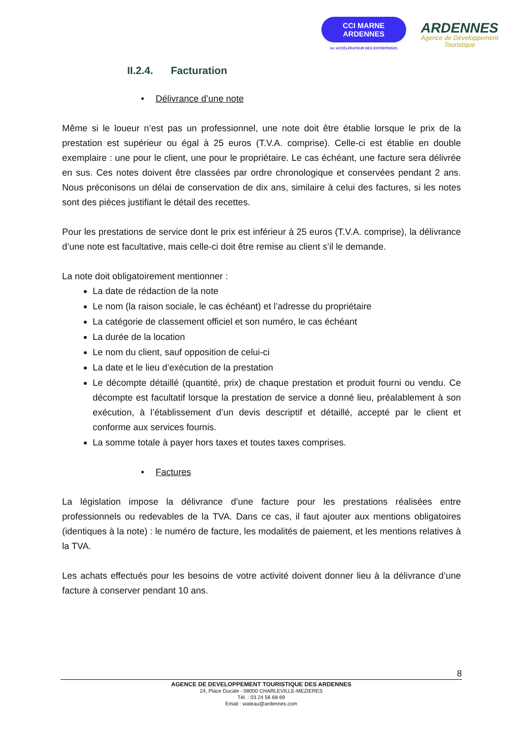CCI MARNE
ARDENNES
1er ACCÉLÉRATEUR DES ENTREPRISES
ARDENNES
Agence de Développement
Touristique
II.2.4. Facturation
• Délivrance d’une note
Même si le loueur n’est pas un professionnel, une note doit être établie lorsque le prix de la prestation est supérieur ou égal à 25 euros (T.V.A. comprise). Celle-ci est établie en double exemplaire : une pour le client, une pour le propriétaire. Le cas échéant, une facture sera délivrée en sus. Ces notes doivent être classées par ordre chronologique et conservées pendant 2 ans. Nous préconisons un délai de conservation de dix ans, similaire à celui des factures, si les notes sont des pièces justifiant le détail des recettes.
Pour les prestations de service dont le prix est inférieur à 25 euros (T.V.A. comprise), la délivrance d’une note est facultative, mais celle-ci doit être remise au client s’il le demande.
La note doit obligatoirement mentionner :
La date de rédaction de la note
Le nom (la raison sociale, le cas échéant) et l’adresse du propriétaire
La catégorie de classement officiel et son numéro, le cas échéant
La durée de la location
Le nom du client, sauf opposition de celui-ci
La date et le lieu d’exécution de la prestation
Le décompte détaillé (quantité, prix) de chaque prestation et produit fourni ou vendu. Ce décompte est facultatif lorsque la prestation de service a donné lieu, préalablement à son exécution, à l’établissement d’un devis descriptif et détaillé, accepté par le client et conforme aux services fournis.
La somme totale à payer hors taxes et toutes taxes comprises.
• Factures
La législation impose la délivrance d’une facture pour les prestations réalisées entre professionnels ou redevables de la TVA. Dans ce cas, il faut ajouter aux mentions obligatoires (identiques à la note) : le numéro de facture, les modalités de paiement, et les mentions relatives à la TVA.
Les achats effectués pour les besoins de votre activité doivent donner lieu à la délivrance d’une facture à conserver pendant 10 ans.
8
AGENCE DE DEVELOPPEMENT TOURISTIQUE DES ARDENNES
24, Place Ducale - 08000 CHARLEVILLE-MEZIERES
Tél. : 03 24 56 68 69
Email : wateau@ardennes.com